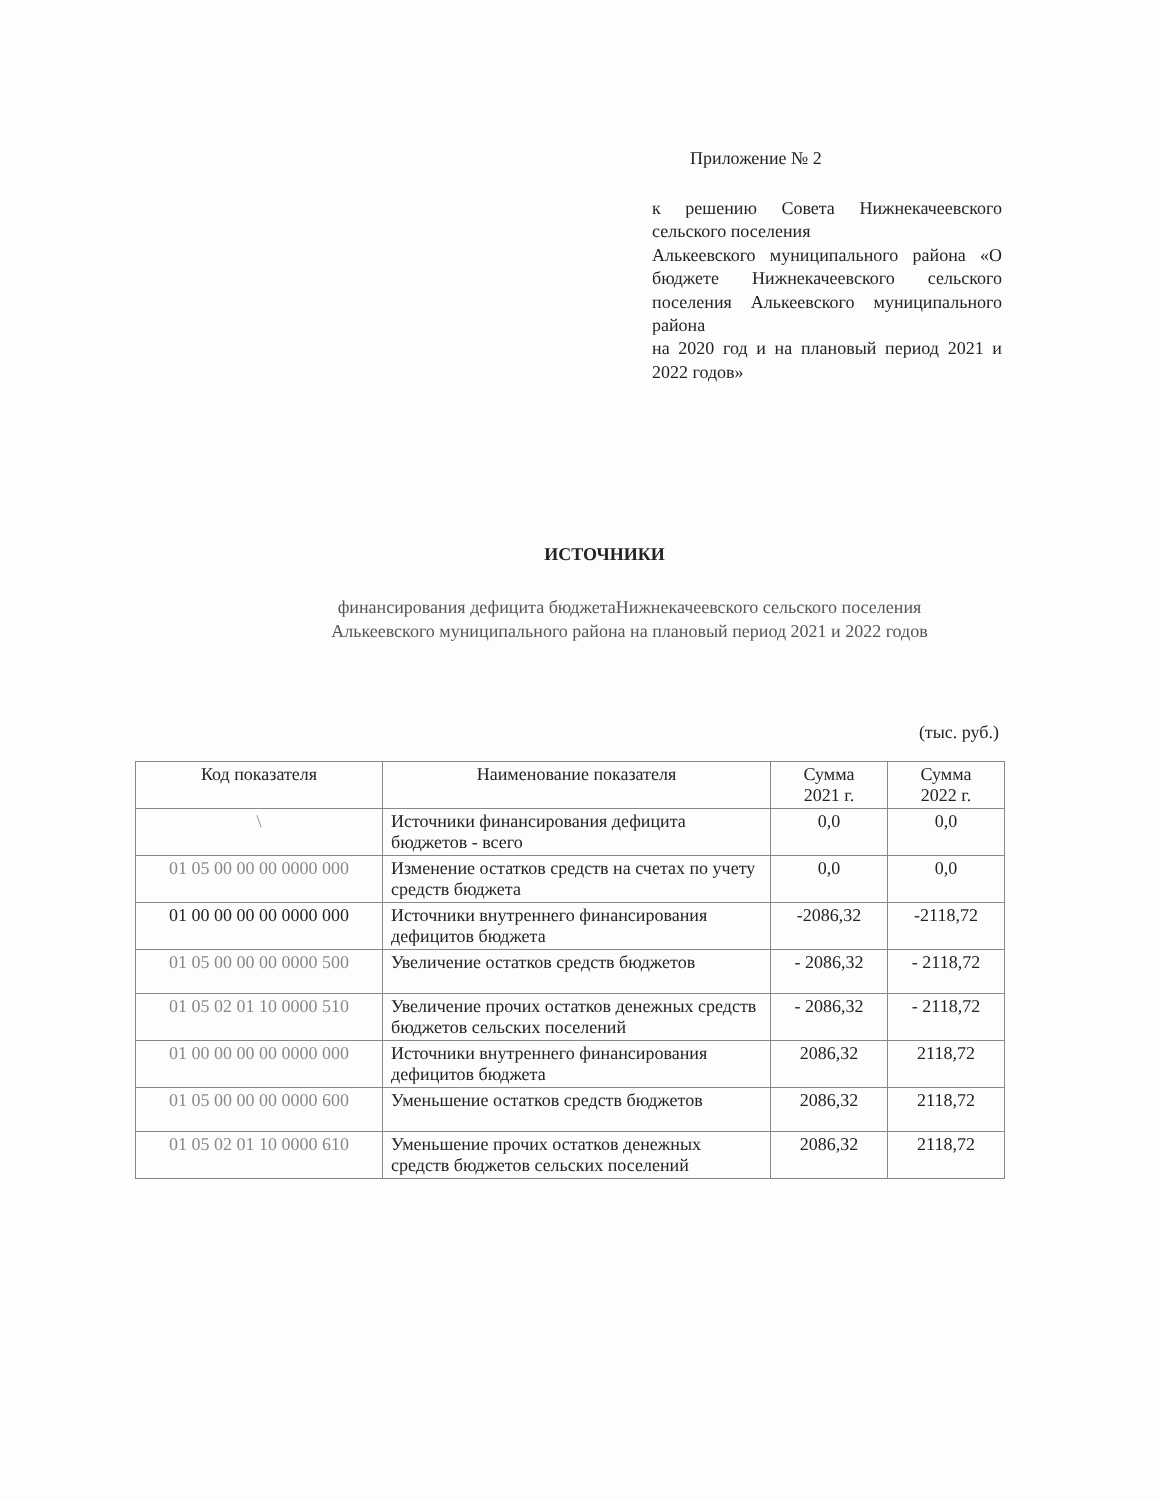Приложение № 2
к решению Совета Нижнекачеевского сельского поселения
Алькеевского муниципального района «О бюджете Нижнекачеевского сельского поселения Алькеевского муниципального района
на 2020 год и на плановый период 2021 и 2022 годов»
ИСТОЧНИКИ
финансирования дефицита бюджетаНижнекачеевского сельского поселения
Алькеевского муниципального района на плановый период 2021 и 2022 годов
(тыс. руб.)
| Код показателя | Наименование показателя | Сумма 2021 г. | Сумма 2022 г. |
| --- | --- | --- | --- |
| \ | Источники финансирования дефицита бюджетов - всего | 0,0 | 0,0 |
| 01 05 00 00 00 0000 000 | Изменение остатков средств на счетах по учету средств бюджета | 0,0 | 0,0 |
| 01 00 00 00 00 0000 000 | Источники внутреннего финансирования дефицитов бюджета | -2086,32 | -2118,72 |
| 01 05 00 00 00 0000 500 | Увеличение остатков средств бюджетов | - 2086,32 | - 2118,72 |
| 01 05 02 01 10 0000 510 | Увеличение прочих остатков денежных средств бюджетов сельских поселений | - 2086,32 | - 2118,72 |
| 01 00 00 00 00 0000 000 | Источники внутреннего финансирования дефицитов бюджета | 2086,32 | 2118,72 |
| 01 05 00 00 00 0000 600 | Уменьшение остатков средств бюджетов | 2086,32 | 2118,72 |
| 01 05 02 01 10 0000 610 | Уменьшение прочих остатков денежных средств бюджетов сельских поселений | 2086,32 | 2118,72 |